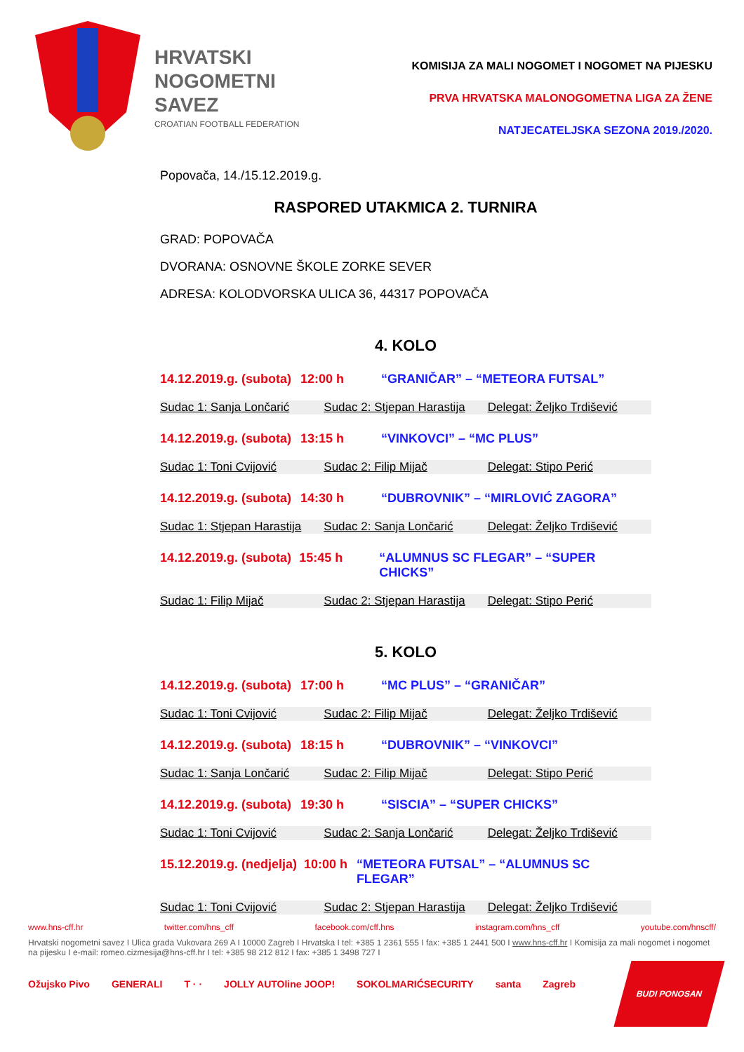HRVATSKI
NOGOMETNI
SAVEZ
CROATIAN FOOTBALL FEDERATION
KOMISIJA ZA MALI NOGOMET I NOGOMET NA PIJESKU
PRVA HRVATSKA MALONOGOMETNA LIGA ZA ŽENE
NATJECATELJSKA SEZONA 2019./2020.
Popovača, 14./15.12.2019.g.
RASPORED UTAKMICA 2. TURNIRA
GRAD: POPOVAČA
DVORANA: OSNOVNE ŠKOLE ZORKE SEVER
ADRESA: KOLODVORSKA ULICA 36, 44317 POPOVAČA
4. KOLO
14.12.2019.g. (subota) 12:00 h “GRANIČAR” – “METEORA FUTSAL”
Sudac 1: Sanja Lončarić Sudac 2: Stjepan Harastija Delegat: Željko Trdišević
14.12.2019.g. (subota) 13:15 h “VINKOVCI” – “MC PLUS”
Sudac 1: Toni Cvijović Sudac 2: Filip Mijač Delegat: Stipo Perić
14.12.2019.g. (subota) 14:30 h “DUBROVNIK” – “MIRLOVIĆ ZAGORA”
Sudac 1: Stjepan Harastija Sudac 2: Sanja Lončarić Delegat: Željko Trdišević
14.12.2019.g. (subota) 15:45 h “ALUMNUS SC FLEGAR” – “SUPER CHICKS”
Sudac 1: Filip Mijač Sudac 2: Stjepan Harastija Delegat: Stipo Perić
5. KOLO
14.12.2019.g. (subota) 17:00 h “MC PLUS” – “GRANIČAR”
Sudac 1: Toni Cvijović Sudac 2: Filip Mijač Delegat: Željko Trdišević
14.12.2019.g. (subota) 18:15 h “DUBROVNIK” – “VINKOVCI”
Sudac 1: Sanja Lončarić Sudac 2: Filip Mijač Delegat: Stipo Perić
14.12.2019.g. (subota) 19:30 h “SISCIA” – “SUPER CHICKS”
Sudac 1: Toni Cvijović Sudac 2: Sanja Lončarić Delegat: Željko Trdišević
15.12.2019.g. (nedjelja) 10:00 h “METEORA FUTSAL” – “ALUMNUS SC FLEGAR”
Sudac 1: Toni Cvijović Sudac 2: Stjepan Harastija Delegat: Željko Trdišević
www.hns-cff.hr twitter.com/hns_cff facebook.com/cff.hns instagram.com/hns_cff youtube.com/hnscff/
Hrvatski nogometni savez I Ulica grada Vukovara 269 A I 10000 Zagreb I Hrvatska I tel: +385 1 2361 555 I fax: +385 1 2441 500 I www.hns-cff.hr I Komisija za mali nogomet i nogomet na pijesku I e-mail: romeo.cizmesija@hns-cff.hr I tel: +385 98 212 812 I fax: +385 1 3498 727 I
Ožujsko Pivo GENERALI T · · JOLLY AUTOline JOOP! SOKOLMARIĆSECURITY santa Zagreb
BUDI PONOSAN